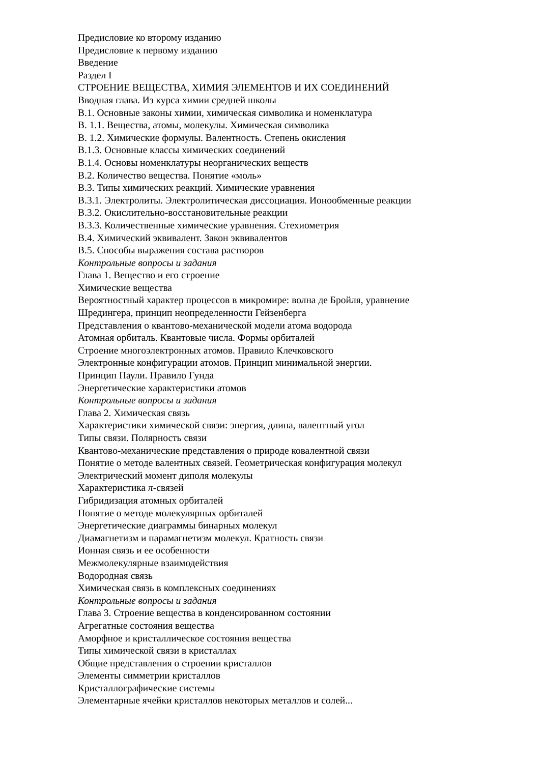Предисловие ко второму изданию
Предисловие к первому изданию
Введение
Раздел I
СТРОЕНИЕ ВЕЩЕСТВА, ХИМИЯ ЭЛЕМЕНТОВ И ИХ СОЕДИНЕНИЙ
Вводная глава. Из курса химии средней школы
В.1. Основные законы химии, химическая символика и номенклатура
В. 1.1. Вещества, атомы, молекулы. Химическая символика
В. 1.2. Химические формулы. Валентность. Степень окисления
В.1.3. Основные классы химических соединений
В.1.4. Основы номенклатуры неорганических веществ
В.2. Количество вещества. Понятие «моль»
В.3. Типы химических реакций. Химические уравнения
В.3.1. Электролиты. Электролитическая диссоциация. Ионообменные реакции
В.3.2. Окислительно-восстановительные реакции
В.3.3. Количественные химические уравнения. Стехиометрия
В.4. Химический эквивалент. Закон эквивалентов
В.5. Способы выражения состава растворов
Контрольные вопросы и задания
Глава 1. Вещество и его строение
Химические вещества
Вероятностный характер процессов в микромире: волна де Бройля, уравнение
Шредингера, принцип неопределенности Гейзенберга
Представления о квантово-механической модели атома водорода
Атомная орбиталь. Квантовые числа. Формы орбиталей
Строение многоэлектронных атомов. Правило Клечковского
Электронные конфигурации атомов. Принцип минимальной энергии.
Принцип Паули. Правило Гунда
Энергетические характеристики атомов
Контрольные вопросы и задания
Глава 2. Химическая связь
Характеристики химической связи: энергия, длина, валентный угол
Типы связи. Полярность связи
Квантово-механические представления о природе ковалентной связи
Понятие о методе валентных связей. Геометрическая конфигурация молекул
Электрический момент диполя молекулы
Характеристика π-связей
Гибридизация атомных орбиталей
Понятие о методе молекулярных орбиталей
Энергетические диаграммы бинарных молекул
Диамагнетизм и парамагнетизм молекул. Кратность связи
Ионная связь и ее особенности
Межмолекулярные взаимодействия
Водородная связь
Химическая связь в комплексных соединениях
Контрольные вопросы и задания
Глава 3. Строение вещества в конденсированном состоянии
Агрегатные состояния вещества
Аморфное и кристаллическое состояния вещества
Типы химической связи в кристаллах
Общие представления о строении кристаллов
Элементы симметрии кристаллов
Кристаллографические системы
Элементарные ячейки кристаллов некоторых металлов и солей...